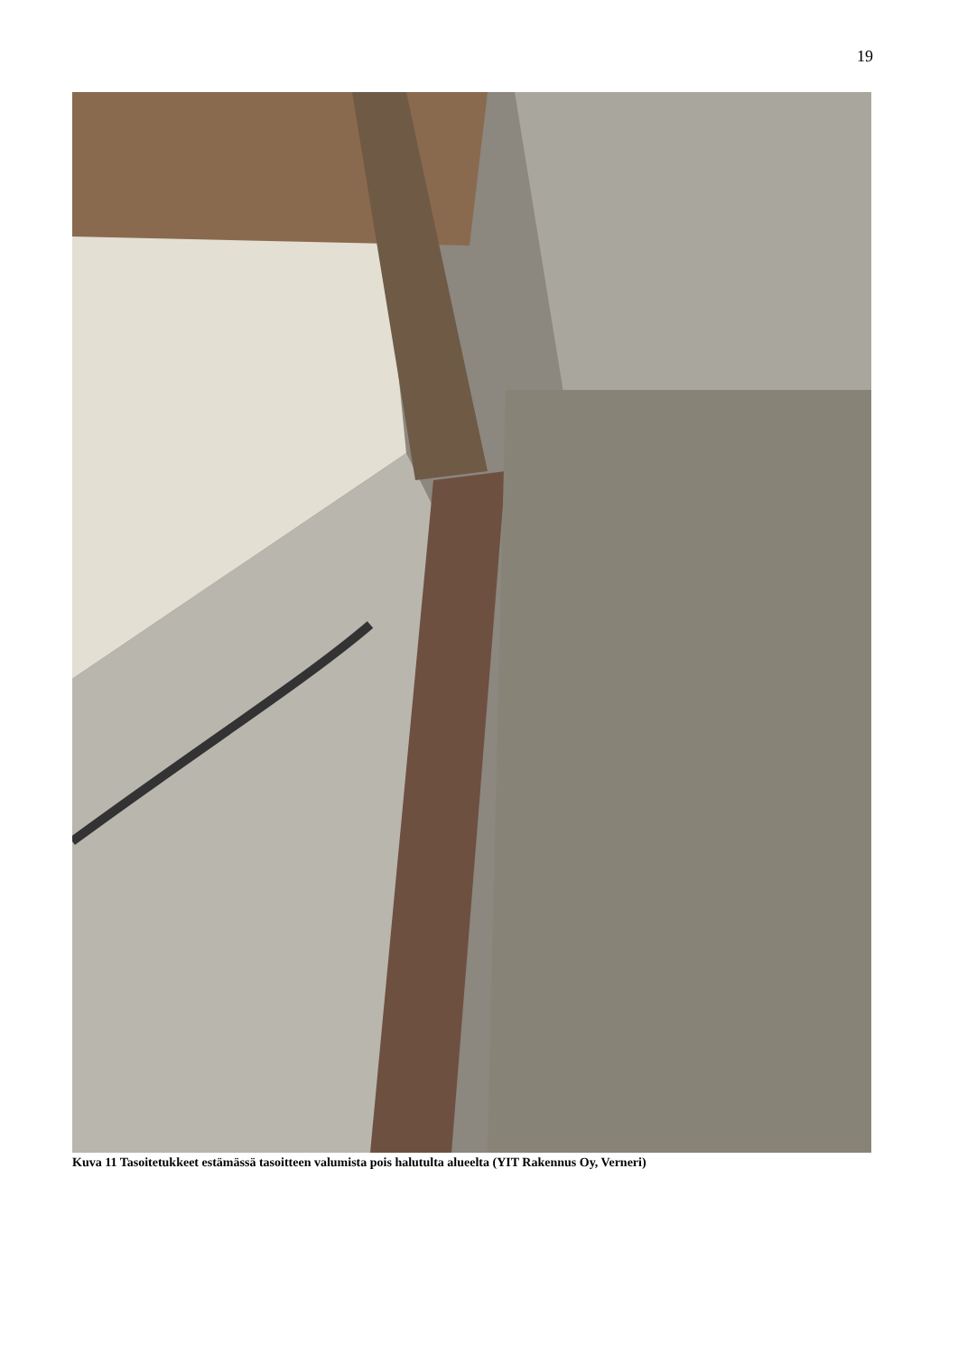19
Kuva 11 Tasoitetukkeet estämässä tasoitteen valumista pois halutulta alueelta (YIT Rakennus Oy, Verneri)